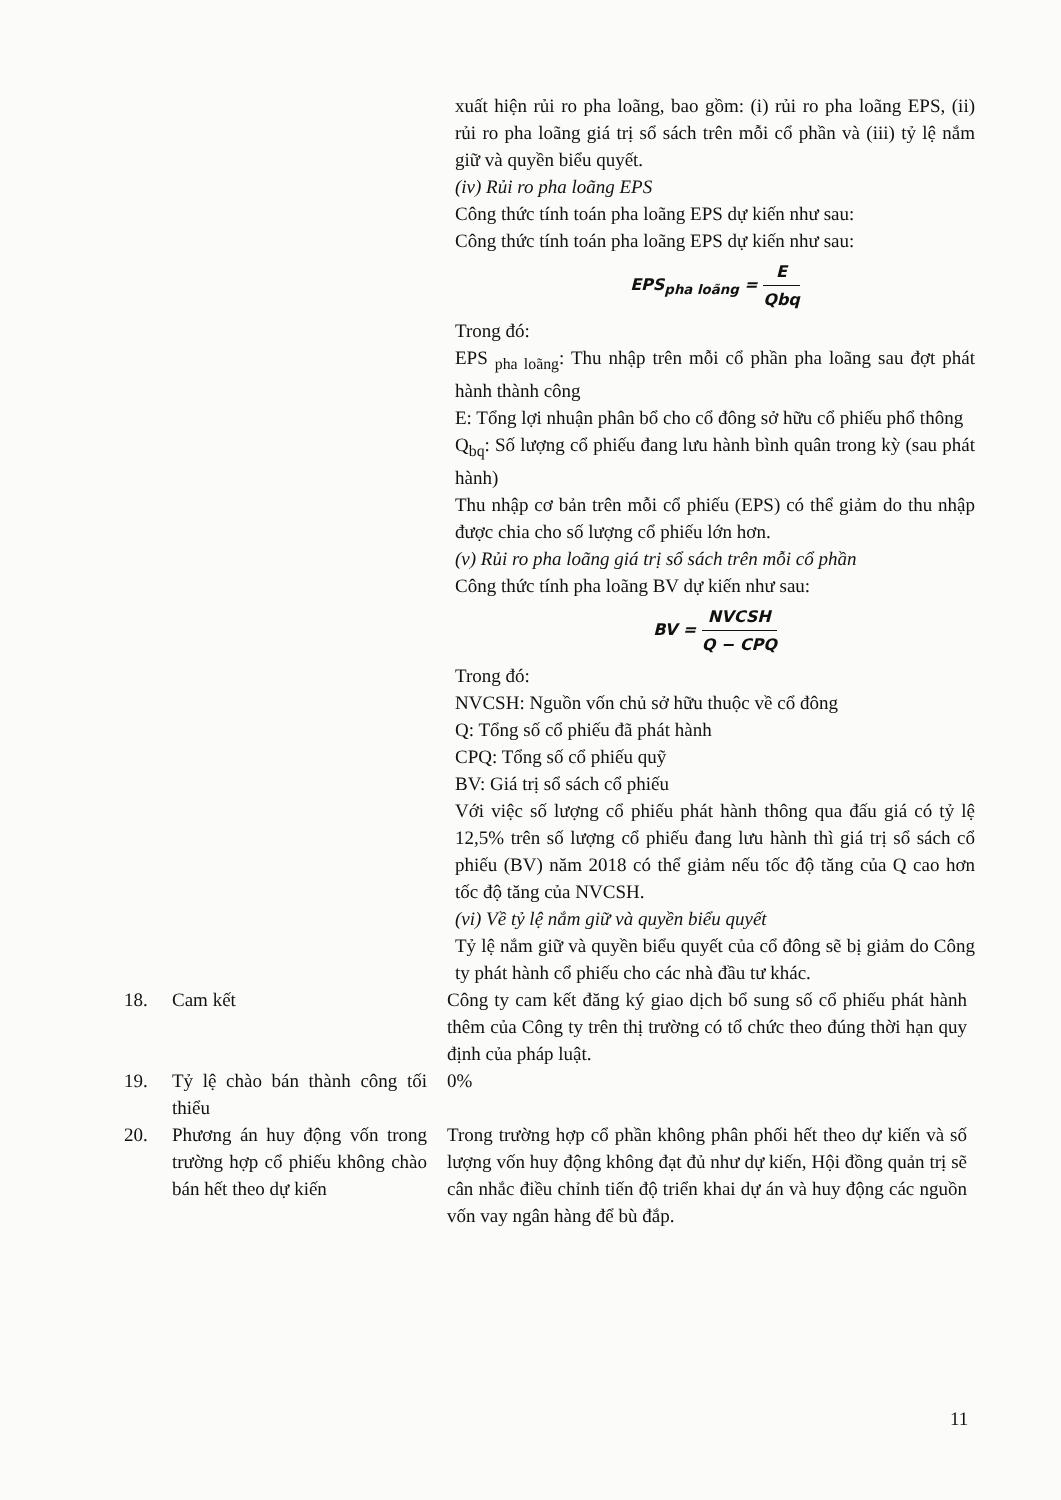xuất hiện rủi ro pha loãng, bao gồm: (i) rủi ro pha loãng EPS, (ii) rủi ro pha loãng giá trị sổ sách trên mỗi cổ phần và (iii) tỷ lệ nắm giữ và quyền biểu quyết.
(iv) Rủi ro pha loãng EPS
Công thức tính toán pha loãng EPS dự kiến như sau:
Công thức tính toán pha loãng EPS dự kiến như sau:
EPS<sub>pha loãng</sub> = E Qbq
Trong đó:
EPS <sub>pha loãng</sub>: Thu nhập trên mỗi cổ phần pha loãng sau đợt phát hành thành công
E: Tổng lợi nhuận phân bổ cho cổ đông sở hữu cổ phiếu phổ thông
Q<sub>bq</sub>: Số lượng cổ phiếu đang lưu hành bình quân trong kỳ (sau phát hành)
Thu nhập cơ bản trên mỗi cổ phiếu (EPS) có thể giảm do thu nhập được chia cho số lượng cổ phiếu lớn hơn.
(v) Rủi ro pha loãng giá trị sổ sách trên mỗi cổ phần
Công thức tính pha loãng BV dự kiến như sau:
BV = NVCSH Q − CPQ
Trong đó:
NVCSH: Nguồn vốn chủ sở hữu thuộc về cổ đông
Q: Tổng số cổ phiếu đã phát hành
CPQ: Tổng số cổ phiếu quỹ
BV: Giá trị sổ sách cổ phiếu
Với việc số lượng cổ phiếu phát hành thông qua đấu giá có tỷ lệ 12,5% trên số lượng cổ phiếu đang lưu hành thì giá trị sổ sách cổ phiếu (BV) năm 2018 có thể giảm nếu tốc độ tăng của Q cao hơn tốc độ tăng của NVCSH.
(vi) Về tỷ lệ nắm giữ và quyền biểu quyết
Tỷ lệ nắm giữ và quyền biểu quyết của cổ đông sẽ bị giảm do Công ty phát hành cổ phiếu cho các nhà đầu tư khác.
18. Cam kết Công ty cam kết đăng ký giao dịch bổ sung số cổ phiếu phát hành thêm của Công ty trên thị trường có tổ chức theo đúng thời hạn quy định của pháp luật.
19. Tỷ lệ chào bán thành công tối thiểu
0%
20. Phương án huy động vốn trong trường hợp cổ phiếu không chào bán hết theo dự kiến
Trong trường hợp cổ phần không phân phối hết theo dự kiến và số lượng vốn huy động không đạt đủ như dự kiến, Hội đồng quản trị sẽ cân nhắc điều chỉnh tiến độ triển khai dự án và huy động các nguồn vốn vay ngân hàng để bù đắp.
11